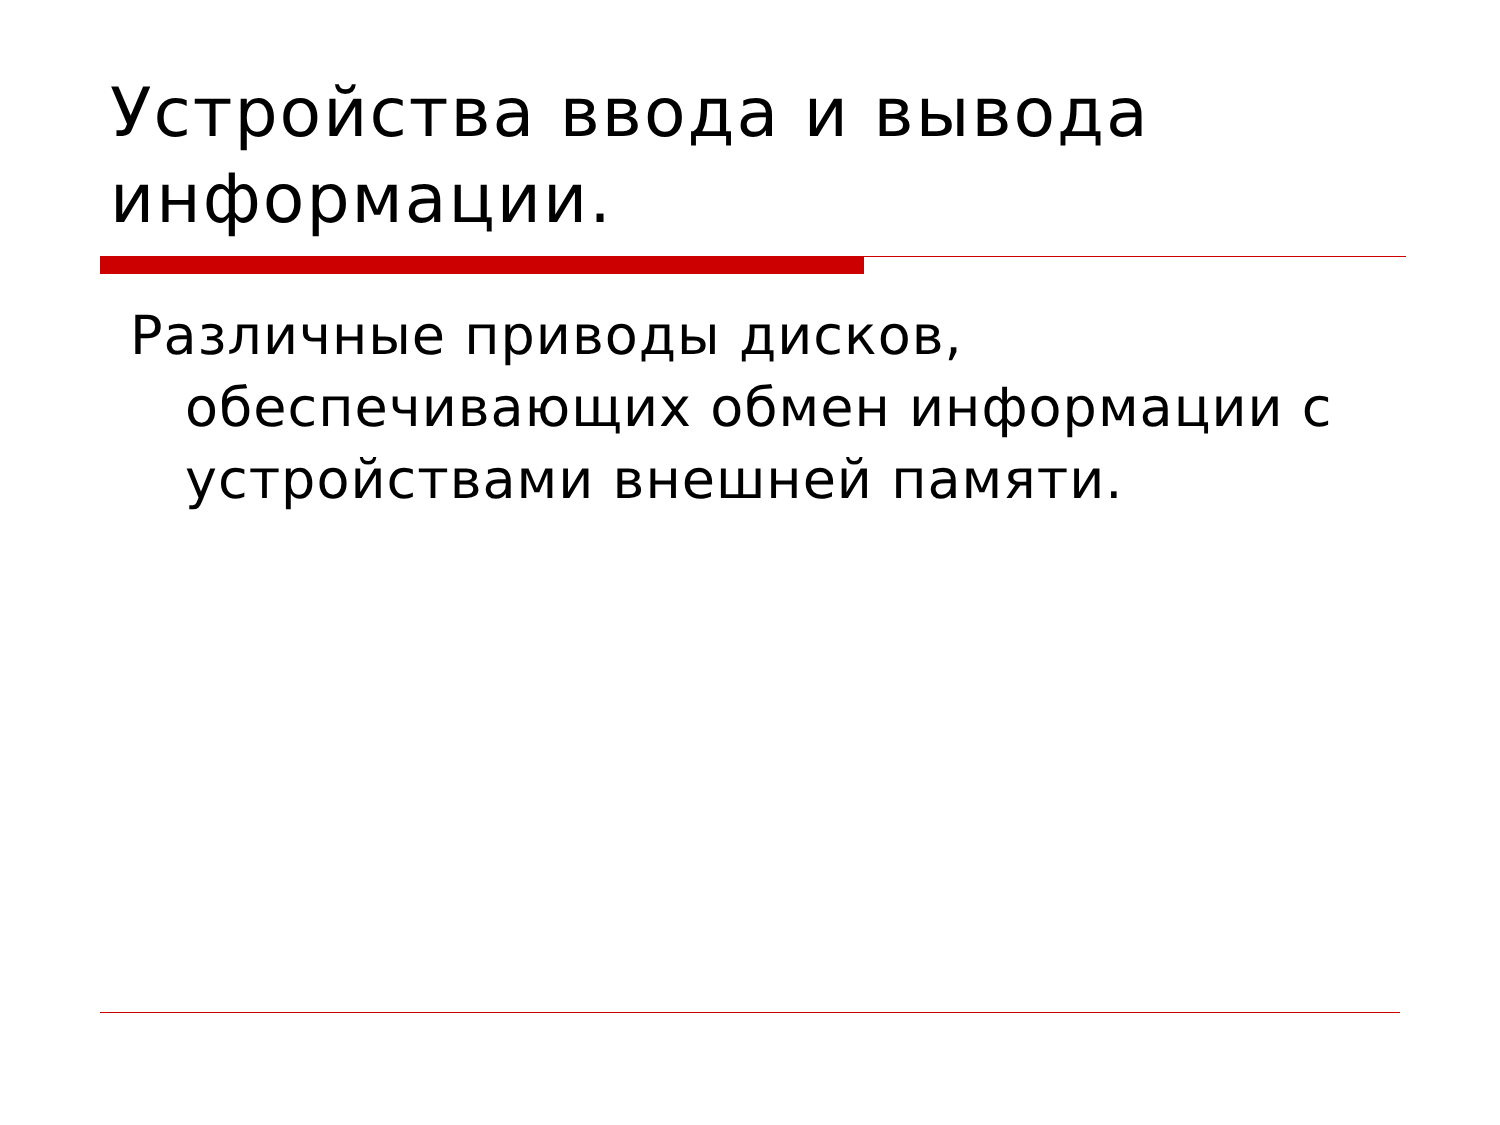Устройства ввода и вывода
информации.
Различные приводы дисков, обеспечивающих обмен информации с устройствами внешней памяти.